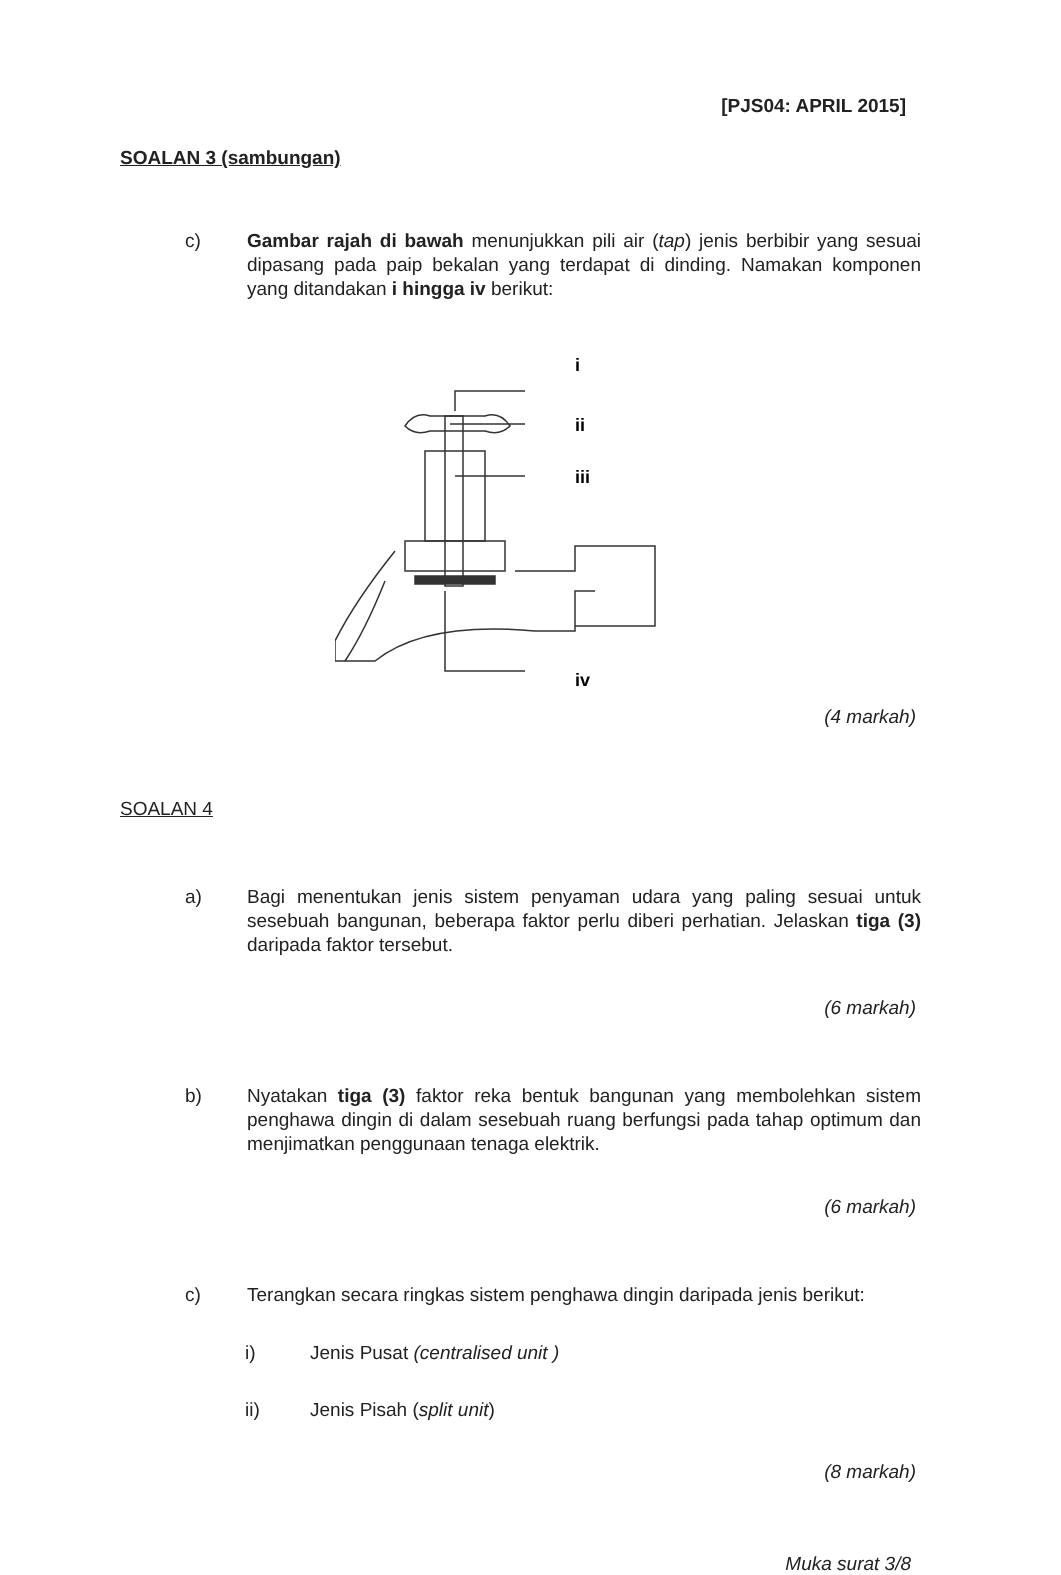[PJS04: APRIL 2015]
SOALAN 3 (sambungan)
c) Gambar rajah di bawah menunjukkan pili air (tap) jenis berbibir yang sesuai dipasang pada paip bekalan yang terdapat di dinding. Namakan komponen yang ditandakan i hingga iv berikut:
i
ii
iii
iv
(4 markah)
SOALAN 4
a) Bagi menentukan jenis sistem penyaman udara yang paling sesuai untuk sesebuah bangunan, beberapa faktor perlu diberi perhatian. Jelaskan tiga (3) daripada faktor tersebut.
(6 markah)
b) Nyatakan tiga (3) faktor reka bentuk bangunan yang membolehkan sistem penghawa dingin di dalam sesebuah ruang berfungsi pada tahap optimum dan menjimatkan penggunaan tenaga elektrik.
(6 markah)
c) Terangkan secara ringkas sistem penghawa dingin daripada jenis berikut:
i) Jenis Pusat (centralised unit )
ii) Jenis Pisah (split unit)
(8 markah)
Muka surat 3/8